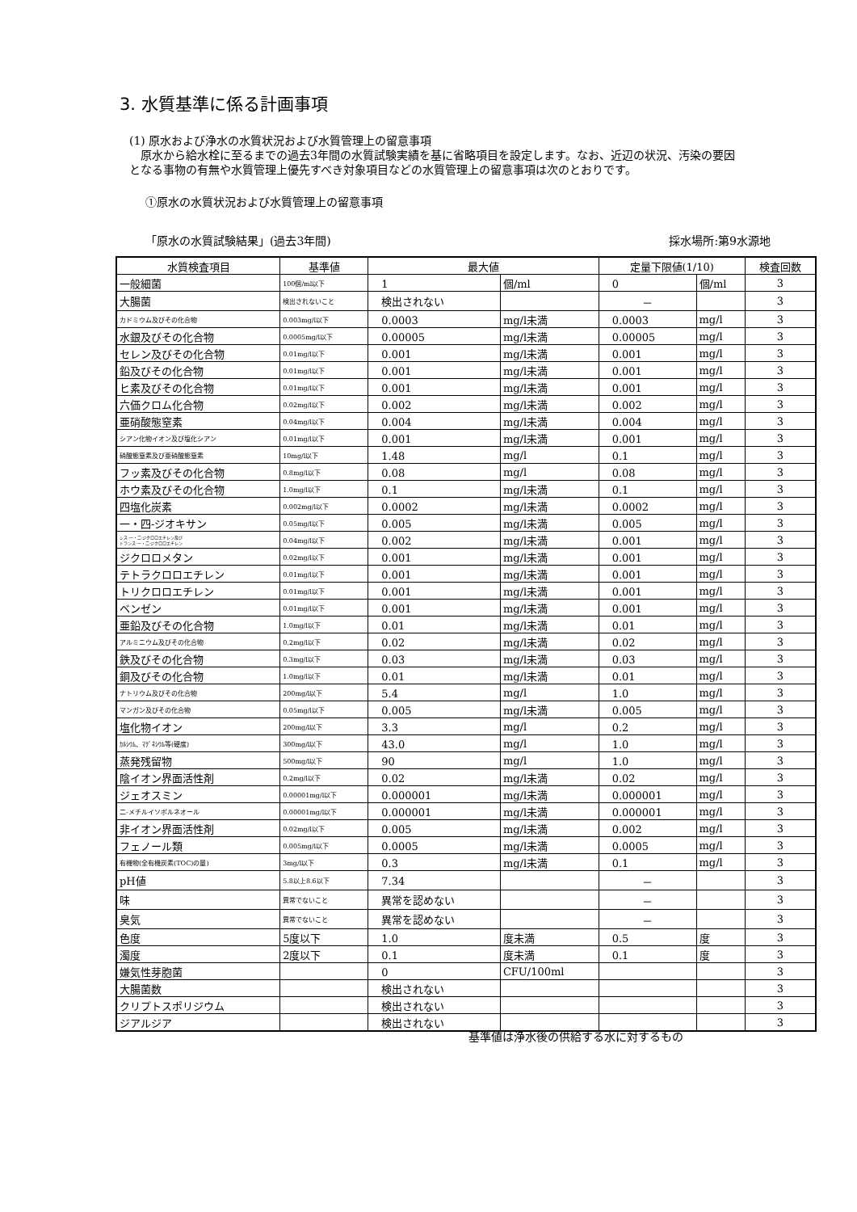3. 水質基準に係る計画事項
(1) 原水および浄水の水質状況および水質管理上の留意事項
　原水から給水栓に至るまでの過去3年間の水質試験実績を基に省略項目を設定します。なお、近辺の状況、汚染の要因となる事物の有無や水質管理上優先すべき対象項目などの水質管理上の留意事項は次のとおりです。
①原水の水質状況および水質管理上の留意事項
「原水の水質試験結果」(過去3年間) 採水場所:第9水源地
| 水質検査項目 | 基準値 | 最大値 | | 定量下限値(1/10) | | 検査回数 |
| --- | --- | --- | --- | --- | --- | --- |
| 一般細菌 | 100個/ml以下 | 1 | 個/ml | 0 | 個/ml | 3 |
| 大腸菌 | 検出されないこと | 検出されない | | － | | 3 |
| カドミウム及びその化合物 | 0.003mg/l以下 | 0.0003 | mg/l未満 | 0.0003 | mg/l | 3 |
| 水銀及びその化合物 | 0.0005mg/l以下 | 0.00005 | mg/l未満 | 0.00005 | mg/l | 3 |
| セレン及びその化合物 | 0.01mg/l以下 | 0.001 | mg/l未満 | 0.001 | mg/l | 3 |
| 鉛及びその化合物 | 0.01mg/l以下 | 0.001 | mg/l未満 | 0.001 | mg/l | 3 |
| ヒ素及びその化合物 | 0.01mg/l以下 | 0.001 | mg/l未満 | 0.001 | mg/l | 3 |
| 六価クロム化合物 | 0.02mg/l以下 | 0.002 | mg/l未満 | 0.002 | mg/l | 3 |
| 亜硝酸態窒素 | 0.04mg/l以下 | 0.004 | mg/l未満 | 0.004 | mg/l | 3 |
| シアン化物イオン及び塩化シアン | 0.01mg/l以下 | 0.001 | mg/l未満 | 0.001 | mg/l | 3 |
| 硝酸態窒素及び亜硝酸態窒素 | 10mg/l以下 | 1.48 | mg/l | 0.1 | mg/l | 3 |
| フッ素及びその化合物 | 0.8mg/l以下 | 0.08 | mg/l | 0.08 | mg/l | 3 |
| ホウ素及びその化合物 | 1.0mg/l以下 | 0.1 | mg/l未満 | 0.1 | mg/l | 3 |
| 四塩化炭素 | 0.002mg/l以下 | 0.0002 | mg/l未満 | 0.0002 | mg/l | 3 |
| 一・四-ジオキサン | 0.05mg/l以下 | 0.005 | mg/l未満 | 0.005 | mg/l | 3 |
| シス-一・二-ジクロロエチレン及び トランス-一・二-ジクロロエチレン | 0.04mg/l以下 | 0.002 | mg/l未満 | 0.001 | mg/l | 3 |
| ジクロロメタン | 0.02mg/l以下 | 0.001 | mg/l未満 | 0.001 | mg/l | 3 |
| テトラクロロエチレン | 0.01mg/l以下 | 0.001 | mg/l未満 | 0.001 | mg/l | 3 |
| トリクロロエチレン | 0.01mg/l以下 | 0.001 | mg/l未満 | 0.001 | mg/l | 3 |
| ベンゼン | 0.01mg/l以下 | 0.001 | mg/l未満 | 0.001 | mg/l | 3 |
| 亜鉛及びその化合物 | 1.0mg/l以下 | 0.01 | mg/l未満 | 0.01 | mg/l | 3 |
| アルミニウム及びその化合物 | 0.2mg/l以下 | 0.02 | mg/l未満 | 0.02 | mg/l | 3 |
| 鉄及びその化合物 | 0.3mg/l以下 | 0.03 | mg/l未満 | 0.03 | mg/l | 3 |
| 銅及びその化合物 | 1.0mg/l以下 | 0.01 | mg/l未満 | 0.01 | mg/l | 3 |
| ナトリウム及びその化合物 | 200mg/l以下 | 5.4 | mg/l | 1.0 | mg/l | 3 |
| マンガン及びその化合物 | 0.05mg/l以下 | 0.005 | mg/l未満 | 0.005 | mg/l | 3 |
| 塩化物イオン | 200mg/l以下 | 3.3 | mg/l | 0.2 | mg/l | 3 |
| ｶﾙｼｳﾑ、ﾏｸﾞﾈｼｳﾑ等(硬度) | 300mg/l以下 | 43.0 | mg/l | 1.0 | mg/l | 3 |
| 蒸発残留物 | 500mg/l以下 | 90 | mg/l | 1.0 | mg/l | 3 |
| 陰イオン界面活性剤 | 0.2mg/l以下 | 0.02 | mg/l未満 | 0.02 | mg/l | 3 |
| ジェオスミン | 0.00001mg/l以下 | 0.000001 | mg/l未満 | 0.000001 | mg/l | 3 |
| 二-メチルイソボルネオール | 0.00001mg/l以下 | 0.000001 | mg/l未満 | 0.000001 | mg/l | 3 |
| 非イオン界面活性剤 | 0.02mg/l以下 | 0.005 | mg/l未満 | 0.002 | mg/l | 3 |
| フェノール類 | 0.005mg/l以下 | 0.0005 | mg/l未満 | 0.0005 | mg/l | 3 |
| 有機物(全有機炭素(TOC)の量) | 3mg/l以下 | 0.3 | mg/l未満 | 0.1 | mg/l | 3 |
| pH値 | 5.8以上8.6以下 | 7.34 | | － | | 3 |
| 味 | 異常でないこと | 異常を認めない | | － | | 3 |
| 臭気 | 異常でないこと | 異常を認めない | | － | | 3 |
| 色度 | 5度以下 | 1.0 | 度未満 | 0.5 | 度 | 3 |
| 濁度 | 2度以下 | 0.1 | 度未満 | 0.1 | 度 | 3 |
| 嫌気性芽胞菌 | | 0 | CFU/100ml | | | 3 |
| 大腸菌数 | | 検出されない | | | | 3 |
| クリプトスポリジウム | | 検出されない | | | | 3 |
| ジアルジア | | 検出されない | | | | 3 |
基準値は浄水後の供給する水に対するもの